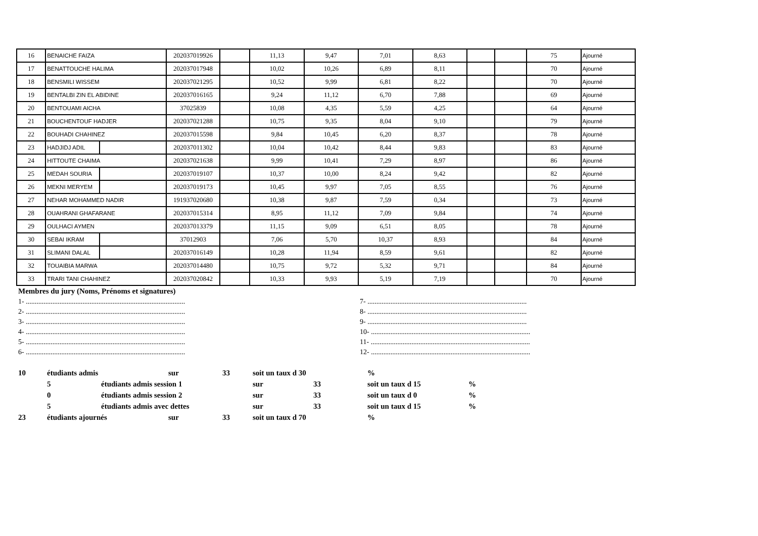| 16 | BENAICHE FAIZA | | 202037019926 | | 11,13 | 9,47 | 7,01 | 8,63 | | | 75 | Ajourné |
| 17 | BENATTOUCHE HALIMA | | 202037017948 | | 10,02 | 10,26 | 6,89 | 8,11 | | | 70 | Ajourné |
| 18 | BENSMILI WISSEM | | 202037021295 | | 10,52 | 9,99 | 6,81 | 8,22 | | | 70 | Ajourné |
| 19 | BENTALBI ZIN EL ABIDINE | | 202037016165 | | 9,24 | 11,12 | 6,70 | 7,88 | | | 69 | Ajourné |
| 20 | BENTOUAMI AICHA | | 37025839 | | 10,08 | 4,35 | 5,59 | 4,25 | | | 64 | Ajourné |
| 21 | BOUCHENTOUF HADJER | | 202037021288 | | 10,75 | 9,35 | 8,04 | 9,10 | | | 79 | Ajourné |
| 22 | BOUHADI CHAHINEZ | | 202037015598 | | 9,84 | 10,45 | 6,20 | 8,37 | | | 78 | Ajourné |
| 23 | HADJIDJ ADIL | | 202037011302 | | 10,04 | 10,42 | 8,44 | 9,83 | | | 83 | Ajourné |
| 24 | HITTOUTE CHAIMA | | 202037021638 | | 9,99 | 10,41 | 7,29 | 8,97 | | | 86 | Ajourné |
| 25 | MEDAH SOURIA | | 202037019107 | | 10,37 | 10,00 | 8,24 | 9,42 | | | 82 | Ajourné |
| 26 | MEKNI MERYEM | | 202037019173 | | 10,45 | 9,97 | 7,05 | 8,55 | | | 76 | Ajourné |
| 27 | NEHAR MOHAMMED NADIR | | 191937020680 | | 10,38 | 9,87 | 7,59 | 0,34 | | | 73 | Ajourné |
| 28 | OUAHRANI GHAFARANE | | 202037015314 | | 8,95 | 11,12 | 7,09 | 9,84 | | | 74 | Ajourné |
| 29 | OULHACI AYMEN | | 202037013379 | | 11,15 | 9,09 | 6,51 | 8,05 | | | 78 | Ajourné |
| 30 | SEBAI IKRAM | | 37012903 | | 7,06 | 5,70 | 10,37 | 8,93 | | | 84 | Ajourné |
| 31 | SLIMANI DALAL | | 202037016149 | | 10,28 | 11,94 | 8,59 | 9,61 | | | 82 | Ajourné |
| 32 | TOUAIBIA MARWA | | 202037014480 | | 10,75 | 9,72 | 5,32 | 9,71 | | | 84 | Ajourné |
| 33 | TRARI TANI CHAHINEZ | | 202037020842 | | 10,33 | 9,93 | 5,19 | 7,19 | | | 70 | Ajourné |
Membres du jury (Noms, Prénoms et signatures)
1- ..........................................................................................
2- ..........................................................................................
3- ..........................................................................................
4- ..........................................................................................
5- ..........................................................................................
6- ..........................................................................................
7- ..........................................................................................
8- ..........................................................................................
9- ..........................................................................................
10- ..........................................................................................
11- ..........................................................................................
12- ..........................................................................................
| 10 | étudiants admis | | sur | 33 | soit un taux d 30 | | % | |
| | 5 | étudiants admis session 1 | | | sur | 33 | soit un taux d 15 | % |
| | 0 | étudiants admis session 2 | | | sur | 33 | soit un taux d 0 | % |
| | 5 | étudiants admis avec dettes | | | sur | 33 | soit un taux d 15 | % |
| 23 | étudiants ajournés | | sur | 33 | soit un taux d 70 | | % | |